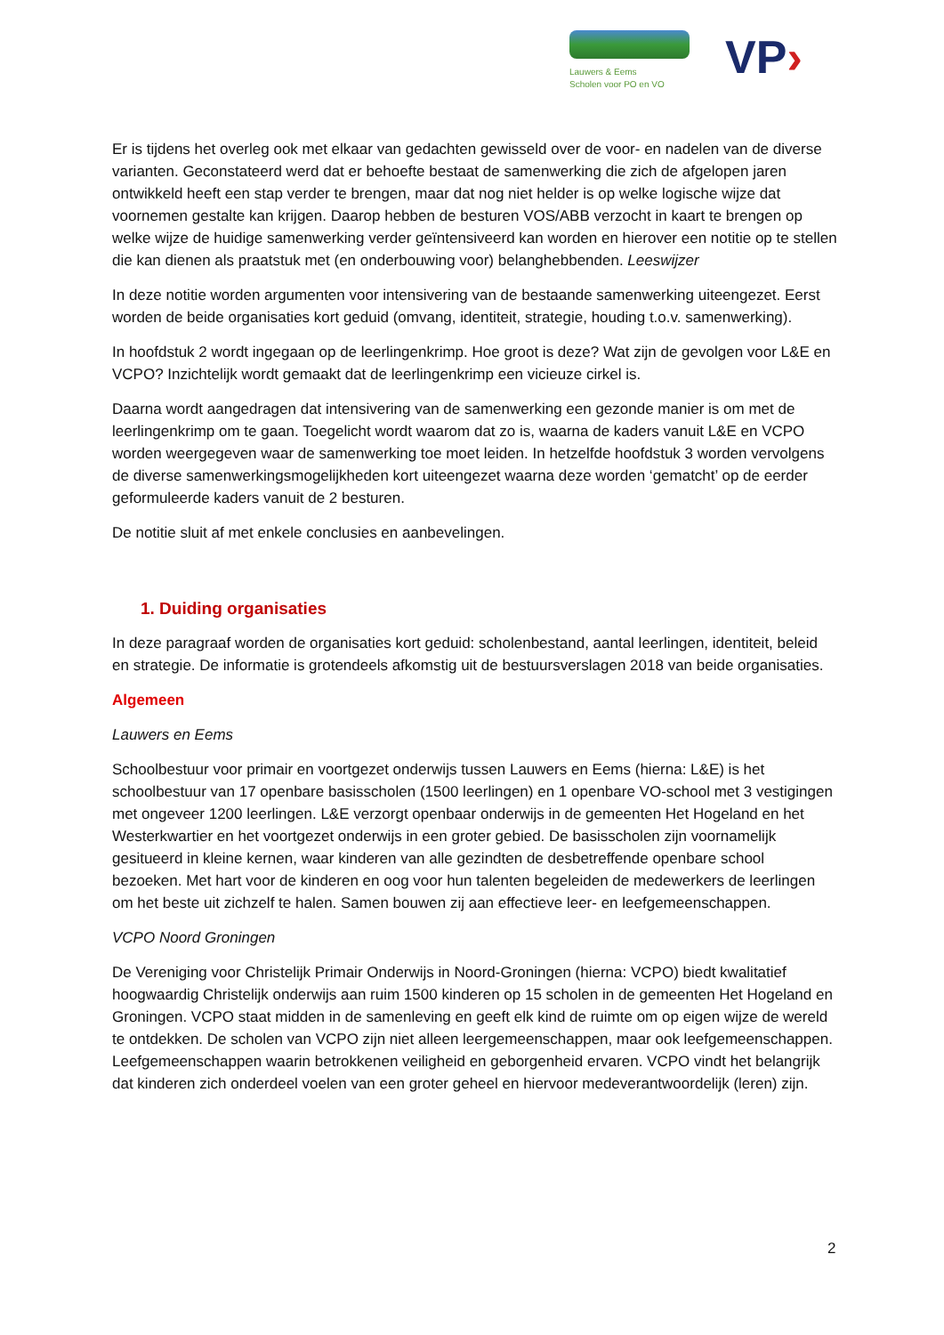Lauwers & Eems
Scholen voor PO en VO
VP›
Er is tijdens het overleg ook met elkaar van gedachten gewisseld over de voor- en nadelen van de diverse varianten. Geconstateerd werd dat er behoefte bestaat de samenwerking die zich de afgelopen jaren ontwikkeld heeft een stap verder te brengen, maar dat nog niet helder is op welke logische wijze dat voornemen gestalte kan krijgen. Daarop hebben de besturen VOS/ABB verzocht in kaart te brengen op welke wijze de huidige samenwerking verder geïntensiveerd kan worden en hierover een notitie op te stellen die kan dienen als praatstuk met (en onderbouwing voor) belanghebbenden. Leeswijzer
In deze notitie worden argumenten voor intensivering van de bestaande samenwerking uiteengezet. Eerst worden de beide organisaties kort geduid (omvang, identiteit, strategie, houding t.o.v. samenwerking).
In hoofdstuk 2 wordt ingegaan op de leerlingenkrimp. Hoe groot is deze? Wat zijn de gevolgen voor L&E en VCPO? Inzichtelijk wordt gemaakt dat de leerlingenkrimp een vicieuze cirkel is.
Daarna wordt aangedragen dat intensivering van de samenwerking een gezonde manier is om met de leerlingenkrimp om te gaan. Toegelicht wordt waarom dat zo is, waarna de kaders vanuit L&E en VCPO worden weergegeven waar de samenwerking toe moet leiden. In hetzelfde hoofdstuk 3 worden vervolgens de diverse samenwerkingsmogelijkheden kort uiteengezet waarna deze worden ‘gematcht’ op de eerder geformuleerde kaders vanuit de 2 besturen.
De notitie sluit af met enkele conclusies en aanbevelingen.
1. Duiding organisaties
In deze paragraaf worden de organisaties kort geduid: scholenbestand, aantal leerlingen, identiteit, beleid en strategie. De informatie is grotendeels afkomstig uit de bestuursverslagen 2018 van beide organisaties.
Algemeen
Lauwers en Eems
Schoolbestuur voor primair en voortgezet onderwijs tussen Lauwers en Eems (hierna: L&E) is het schoolbestuur van 17 openbare basisscholen (1500 leerlingen) en 1 openbare VO-school met 3 vestigingen met ongeveer 1200 leerlingen. L&E verzorgt openbaar onderwijs in de gemeenten Het Hogeland en het Westerkwartier en het voortgezet onderwijs in een groter gebied. De basisscholen zijn voornamelijk gesitueerd in kleine kernen, waar kinderen van alle gezindten de desbetreffende openbare school bezoeken. Met hart voor de kinderen en oog voor hun talenten begeleiden de medewerkers de leerlingen om het beste uit zichzelf te halen. Samen bouwen zij aan effectieve leer- en leefgemeenschappen.
VCPO Noord Groningen
De Vereniging voor Christelijk Primair Onderwijs in Noord-Groningen (hierna: VCPO) biedt kwalitatief hoogwaardig Christelijk onderwijs aan ruim 1500 kinderen op 15 scholen in de gemeenten Het Hogeland en Groningen. VCPO staat midden in de samenleving en geeft elk kind de ruimte om op eigen wijze de wereld te ontdekken. De scholen van VCPO zijn niet alleen leergemeenschappen, maar ook leefgemeenschappen. Leefgemeenschappen waarin betrokkenen veiligheid en geborgenheid ervaren. VCPO vindt het belangrijk dat kinderen zich onderdeel voelen van een groter geheel en hiervoor medeverantwoordelijk (leren) zijn.
2